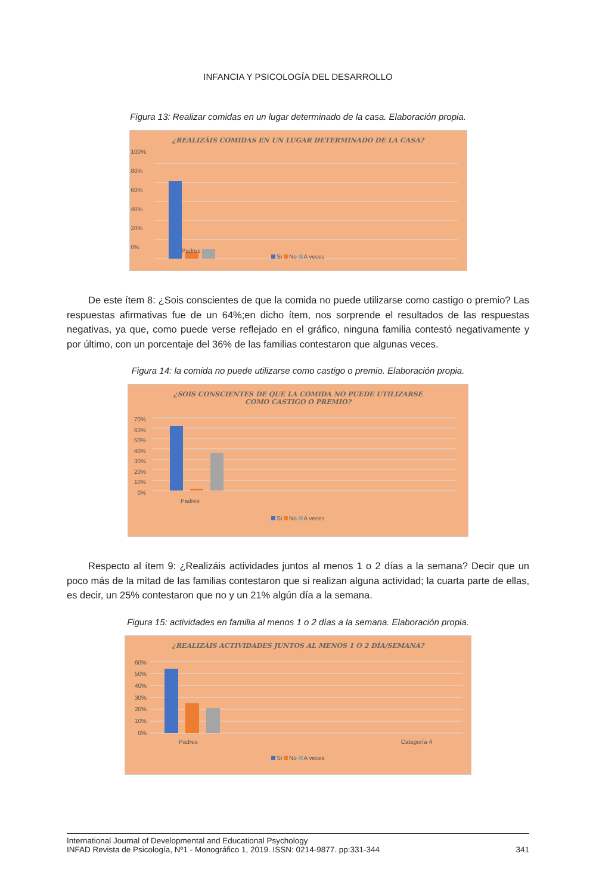INFANCIA Y PSICOLOGÍA DEL DESARROLLO
Figura 13: Realizar comidas en un lugar determinado de la casa. Elaboración propia.
¿REALIZÁIS COMIDAS EN UN LUGAR DETERMINADO DE LA CASA?
100%
80%
60%
40%
20%
0%
Padres
Si No A veces
De este ítem 8: ¿Sois conscientes de que la comida no puede utilizarse como castigo o premio? Las respuestas afirmativas fue de un 64%;en dicho ítem, nos sorprende el resultados de las respuestas negativas, ya que, como puede verse reflejado en el gráfico, ninguna familia contestó negativamente y por último, con un porcentaje del 36% de las familias contestaron que algunas veces.
Figura 14: la comida no puede utilizarse como castigo o premio. Elaboración propia.
¿SOIS CONSCIENTES DE QUE LA COMIDA NO PUEDE UTILIZARSE
COMO CASTIGO O PREMIO?
70%
60%
50%
40%
30%
20%
10%
0%
Padres
Si No A veces
Respecto al ítem 9: ¿Realizáis actividades juntos al menos 1 o 2 días a la semana? Decir que un poco más de la mitad de las familias contestaron que si realizan alguna actividad; la cuarta parte de ellas, es decir, un 25% contestaron que no y un 21% algún día a la semana.
Figura 15: actividades en familia al menos 1 o 2 días a la semana. Elaboración propia.
¿REALIZÁIS ACTIVIDADES JUNTOS AL MENOS 1 O 2 DÍA/SEMANA?
60%
50%
40%
30%
20%
10%
0%
Padres Categoría 4
Si No A veces
International Journal of Developmental and Educational Psychology
INFAD Revista de Psicología, Nº1 - Monográfico 1, 2019. ISSN: 0214-9877. pp:331-344
341